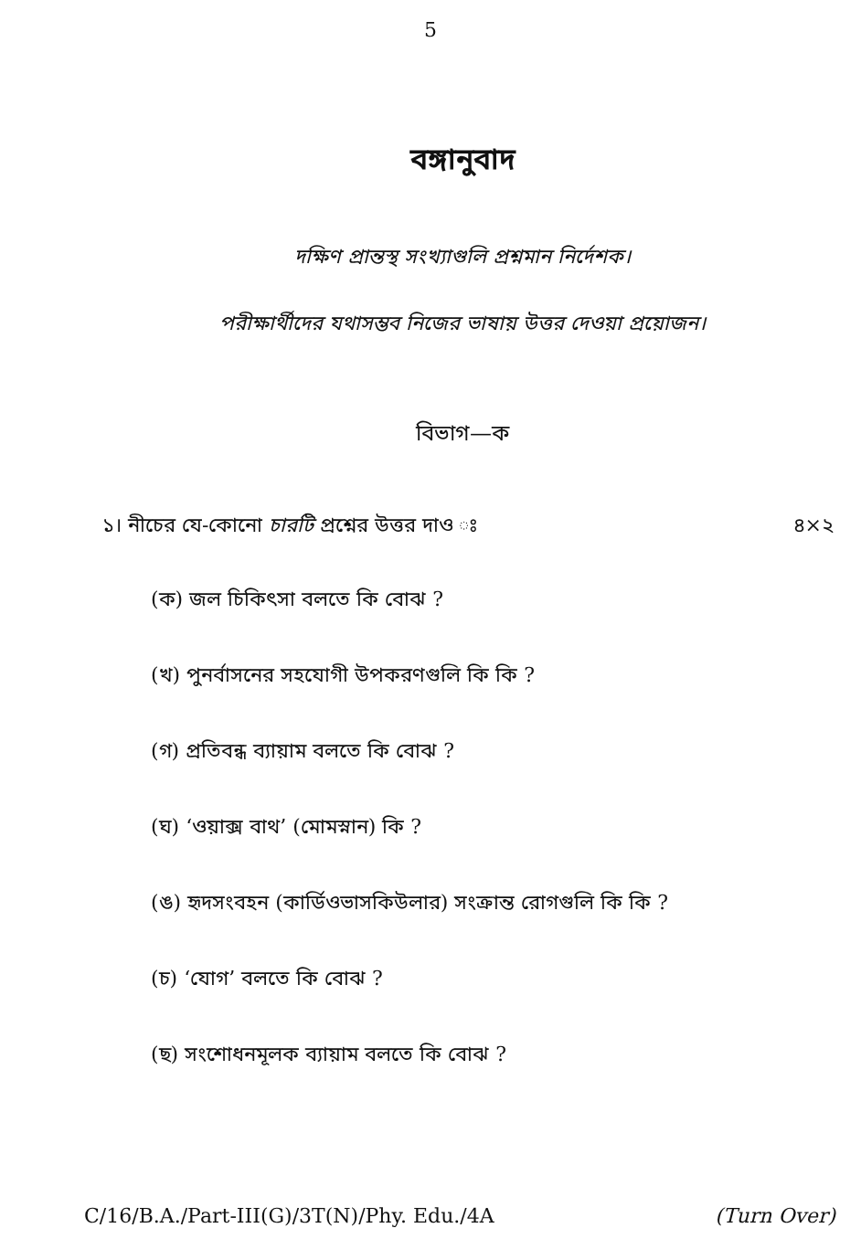5
বঙ্গানুবাদ
দক্ষিণ প্রান্তস্থ সংখ্যাগুলি প্রশ্নমান নির্দেশক।
পরীক্ষার্থীদের যথাসম্ভব নিজের ভাষায় উত্তর দেওয়া প্রয়োজন।
বিভাগ—ক
১। নীচের যে-কোনো চারটি প্রশ্নের উত্তর দাও ঃ ৪×২
(ক) জল চিকিৎসা বলতে কি বোঝ ?
(খ) পুনর্বাসনের সহযোগী উপকরণগুলি কি কি ?
(গ) প্রতিবন্ধ ব্যায়াম বলতে কি বোঝ ?
(ঘ) ‘ওয়াক্স বাথ’ (মোমস্নান) কি ?
(ঙ) হৃদসংবহন (কার্ডিওভাসকিউলার) সংক্রান্ত রোগগুলি কি কি ?
(চ) ‘যোগ’ বলতে কি বোঝ ?
(ছ) সংশোধনমূলক ব্যায়াম বলতে কি বোঝ ?
C/16/B.A./Part-III(G)/3T(N)/Phy. Edu./4A (Turn Over)